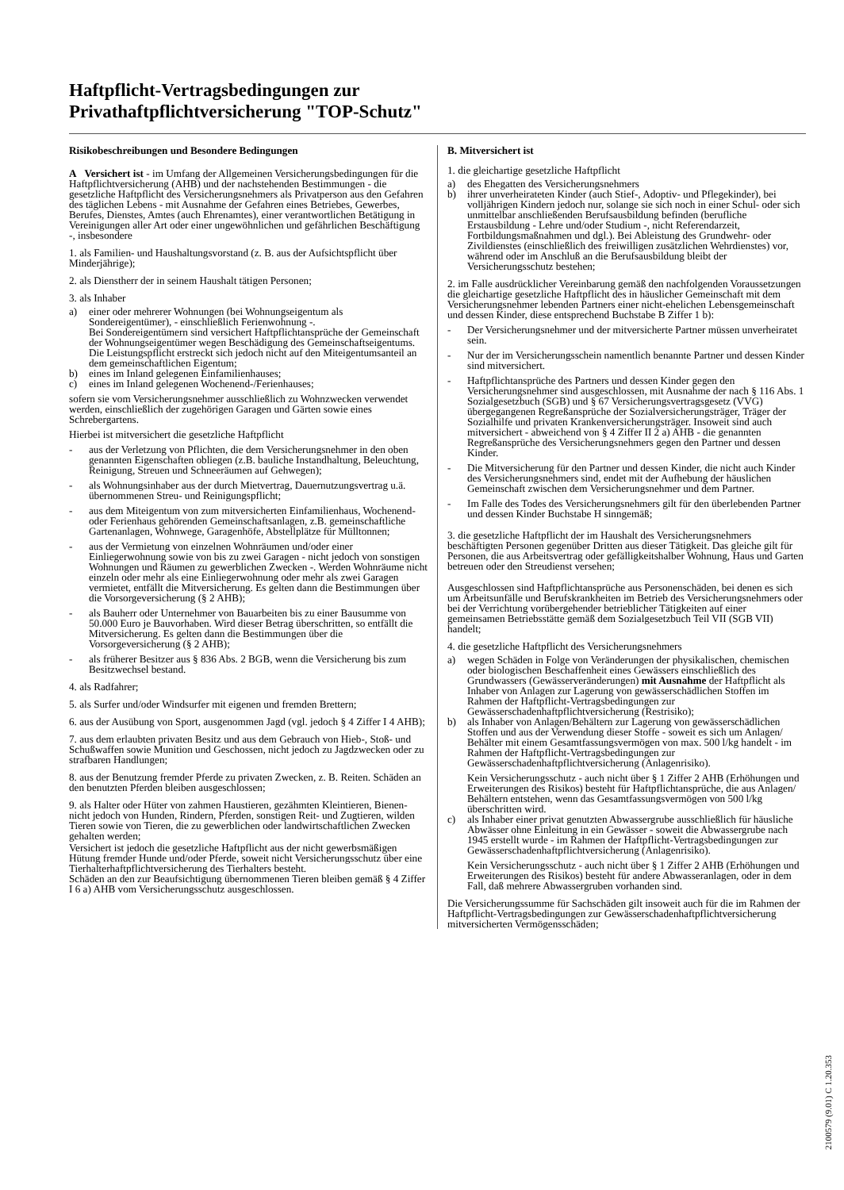Haftpflicht-Vertragsbedingungen zur
Privathaftpflichtversicherung "TOP-Schutz"
Risikobeschreibungen und Besondere Bedingungen
A Versichert ist - im Umfang der Allgemeinen Versicherungsbedingungen für die Haftpflichtversicherung (AHB) und der nachstehenden Bestimmungen - die gesetzliche Haftpflicht des Versicherungsnehmers als Privatperson aus den Gefahren des täglichen Lebens - mit Ausnahme der Gefahren eines Betriebes, Gewerbes, Berufes, Dienstes, Amtes (auch Ehrenamtes), einer verantwortlichen Betätigung in Vereinigungen aller Art oder einer ungewöhnlichen und gefährlichen Beschäftigung -, insbesondere
1. als Familien- und Haushaltungsvorstand (z. B. aus der Aufsichtspflicht über Minderjährige);
2. als Dienstherr der in seinem Haushalt tätigen Personen;
3. als Inhaber
a) einer oder mehrerer Wohnungen (bei Wohnungseigentum als Sondereigentümer), - einschließlich Ferienwohnung -.
Bei Sondereigentümern sind versichert Haftpflichtansprüche der Gemeinschaft der Wohnungseigentümer wegen Beschädigung des Gemeinschaftseigentums. Die Leistungspflicht erstreckt sich jedoch nicht auf den Miteigentumsanteil an dem gemeinschaftlichen Eigentum;
b) eines im Inland gelegenen Einfamilienhauses;
c) eines im Inland gelegenen Wochenend-/Ferienhauses;
sofern sie vom Versicherungsnehmer ausschließlich zu Wohnzwecken verwendet werden, einschließlich der zugehörigen Garagen und Gärten sowie eines Schrebergartens.
Hierbei ist mitversichert die gesetzliche Haftpflicht
- aus der Verletzung von Pflichten, die dem Versicherungsnehmer in den oben genannten Eigenschaften obliegen (z.B. bauliche Instandhaltung, Beleuchtung, Reinigung, Streuen und Schneeräumen auf Gehwegen);
- als Wohnungsinhaber aus der durch Mietvertrag, Dauernutzungsvertrag u.ä. übernommenen Streu- und Reinigungspflicht;
- aus dem Miteigentum von zum mitversicherten Einfamilienhaus, Wochenend- oder Ferienhaus gehörenden Gemeinschaftsanlagen, z.B. gemeinschaftliche Gartenanlagen, Wohnwege, Garagenhöfe, Abstellplätze für Mülltonnen;
- aus der Vermietung von einzelnen Wohnräumen und/oder einer Einliegerwohnung sowie von bis zu zwei Garagen - nicht jedoch von sonstigen Wohnungen und Räumen zu gewerblichen Zwecken -. Werden Wohnräume nicht einzeln oder mehr als eine Einliegerwohnung oder mehr als zwei Garagen vermietet, entfällt die Mitversicherung. Es gelten dann die Bestimmungen über die Vorsorgeversicherung (§ 2 AHB);
- als Bauherr oder Unternehmer von Bauarbeiten bis zu einer Bausumme von 50.000 Euro je Bauvorhaben. Wird dieser Betrag überschritten, so entfällt die Mitversicherung. Es gelten dann die Bestimmungen über die Vorsorgeversicherung (§ 2 AHB);
- als früherer Besitzer aus § 836 Abs. 2 BGB, wenn die Versicherung bis zum Besitzwechsel bestand.
4. als Radfahrer;
5. als Surfer und/oder Windsurfer mit eigenen und fremden Brettern;
6. aus der Ausübung von Sport, ausgenommen Jagd (vgl. jedoch § 4 Ziffer I 4 AHB);
7. aus dem erlaubten privaten Besitz und aus dem Gebrauch von Hieb-, Stoß- und Schußwaffen sowie Munition und Geschossen, nicht jedoch zu Jagdzwecken oder zu strafbaren Handlungen;
8. aus der Benutzung fremder Pferde zu privaten Zwecken, z. B. Reiten. Schäden an den benutzten Pferden bleiben ausgeschlossen;
9. als Halter oder Hüter von zahmen Haustieren, gezähmten Kleintieren, Bienen- nicht jedoch von Hunden, Rindern, Pferden, sonstigen Reit- und Zugtieren, wilden Tieren sowie von Tieren, die zu gewerblichen oder landwirtschaftlichen Zwecken gehalten werden;
Versichert ist jedoch die gesetzliche Haftpflicht aus der nicht gewerbsmäßigen Hütung fremder Hunde und/oder Pferde, soweit nicht Versicherungsschutz über eine Tierhalterhaftpflichtversicherung des Tierhalters besteht.
Schäden an den zur Beaufsichtigung übernommenen Tieren bleiben gemäß § 4 Ziffer I 6 a) AHB vom Versicherungsschutz ausgeschlossen.
B. Mitversichert ist
1. die gleichartige gesetzliche Haftpflicht
a) des Ehegatten des Versicherungsnehmers
b) ihrer unverheirateten Kinder (auch Stief-, Adoptiv- und Pflegekinder), bei volljährigen Kindern jedoch nur, solange sie sich noch in einer Schul- oder sich unmittelbar anschließenden Berufsausbildung befinden (berufliche Erstausbildung - Lehre und/oder Studium -, nicht Referendarzeit, Fortbildungsmaßnahmen und dgl.). Bei Ableistung des Grundwehr- oder Zivildienstes (einschließlich des freiwilligen zusätzlichen Wehrdienstes) vor, während oder im Anschluß an die Berufsausbildung bleibt der Versicherungsschutz bestehen;
2. im Falle ausdrücklicher Vereinbarung gemäß den nachfolgenden Voraussetzungen die gleichartige gesetzliche Haftpflicht des in häuslicher Gemeinschaft mit dem Versicherungsnehmer lebenden Partners einer nicht-ehelichen Lebensgemeinschaft und dessen Kinder, diese entsprechend Buchstabe B Ziffer 1 b):
- Der Versicherungsnehmer und der mitversicherte Partner müssen unverheiratet sein.
- Nur der im Versicherungsschein namentlich benannte Partner und dessen Kinder sind mitversichert.
- Haftpflichtansprüche des Partners und dessen Kinder gegen den Versicherungsnehmer sind ausgeschlossen, mit Ausnahme der nach § 116 Abs. 1 Sozialgesetzbuch (SGB) und § 67 Versicherungsvertragsgesetz (VVG) übergegangenen Regreßansprüche der Sozialversicherungsträger, Träger der Sozialhilfe und privaten Krankenversicherungsträger. Insoweit sind auch mitversichert - abweichend von § 4 Ziffer II 2 a) AHB - die genannten Regreßansprüche des Versicherungsnehmers gegen den Partner und dessen Kinder.
- Die Mitversicherung für den Partner und dessen Kinder, die nicht auch Kinder des Versicherungsnehmers sind, endet mit der Aufhebung der häuslichen Gemeinschaft zwischen dem Versicherungsnehmer und dem Partner.
- Im Falle des Todes des Versicherungsnehmers gilt für den überlebenden Partner und dessen Kinder Buchstabe H sinngemäß;
3. die gesetzliche Haftpflicht der im Haushalt des Versicherungsnehmers beschäftigten Personen gegenüber Dritten aus dieser Tätigkeit. Das gleiche gilt für Personen, die aus Arbeitsvertrag oder gefälligkeitshalber Wohnung, Haus und Garten betreuen oder den Streudienst versehen;
Ausgeschlossen sind Haftpflichtansprüche aus Personenschäden, bei denen es sich um Arbeitsunfälle und Berufskrankheiten im Betrieb des Versicherungsnehmers oder bei der Verrichtung vorübergehender betrieblicher Tätigkeiten auf einer gemeinsamen Betriebsstätte gemäß dem Sozialgesetzbuch Teil VII (SGB VII) handelt;
4. die gesetzliche Haftpflicht des Versicherungsnehmers
a) wegen Schäden in Folge von Veränderungen der physikalischen, chemischen oder biologischen Beschaffenheit eines Gewässers einschließlich des Grundwassers (Gewässerveränderungen) mit Ausnahme der Haftpflicht als Inhaber von Anlagen zur Lagerung von gewässerschädlichen Stoffen im Rahmen der Haftpflicht-Vertragsbedingungen zur Gewässerschadenhaftpflichtversicherung (Restrisiko);
b) als Inhaber von Anlagen/Behältern zur Lagerung von gewässerschädlichen Stoffen und aus der Verwendung dieser Stoffe - soweit es sich um Anlagen/ Behälter mit einem Gesamtfassungsvermögen von max. 500 l/kg handelt - im Rahmen der Haftpflicht-Vertragsbedingungen zur Gewässerschadenhaftpflichtversicherung (Anlagenrisiko).
Kein Versicherungsschutz - auch nicht über § 1 Ziffer 2 AHB (Erhöhungen und Erweiterungen des Risikos) besteht für Haftpflichtansprüche, die aus Anlagen/ Behältern entstehen, wenn das Gesamtfassungsvermögen von 500 l/kg überschritten wird.
c) als Inhaber einer privat genutzten Abwassergrube ausschließlich für häusliche Abwässer ohne Einleitung in ein Gewässer - soweit die Abwassergrube nach 1945 erstellt wurde - im Rahmen der Haftpflicht-Vertragsbedingungen zur Gewässerschadenhaftpflichtversicherung (Anlagenrisiko).
Kein Versicherungsschutz - auch nicht über § 1 Ziffer 2 AHB (Erhöhungen und Erweiterungen des Risikos) besteht für andere Abwasseranlagen, oder in dem Fall, daß mehrere Abwassergruben vorhanden sind.
Die Versicherungssumme für Sachschäden gilt insoweit auch für die im Rahmen der Haftpflicht-Vertragsbedingungen zur Gewässerschadenhaftpflichtversicherung mitversicherten Vermögensschäden;
2100579 (9.01) C 1.20.353